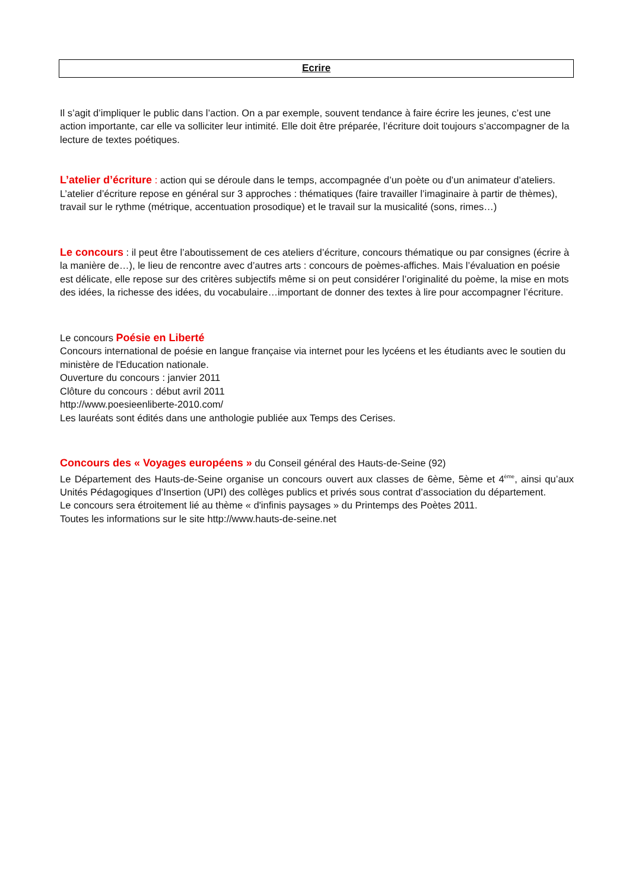Ecrire
Il s’agit d’impliquer le public dans l’action. On a par exemple, souvent tendance à faire écrire les jeunes, c’est une action importante, car elle va solliciter leur intimité. Elle doit être préparée, l’écriture doit toujours s’accompagner de la lecture de textes poétiques.
L’atelier d’écriture : action qui se déroule dans le temps, accompagnée d’un poète ou d’un animateur d’ateliers. L’atelier d’écriture repose en général sur 3 approches : thématiques (faire travailler l’imaginaire à partir de thèmes), travail sur le rythme (métrique, accentuation prosodique) et le travail sur la musicalité (sons, rimes…)
Le concours : il peut être l’aboutissement de ces ateliers d’écriture, concours thématique ou par consignes (écrire à la manière de…), le lieu de rencontre avec d’autres arts : concours de poèmes-affiches. Mais l’évaluation en poésie est délicate, elle repose sur des critères subjectifs même si on peut considérer l’originalité du poème, la mise en mots des idées, la richesse des idées, du vocabulaire…important de donner des textes à lire pour accompagner l’écriture.
Le concours Poésie en Liberté
Concours international de poésie en langue française via internet pour les lycéens et les étudiants avec le soutien du ministère de l'Education nationale.
Ouverture du concours : janvier 2011
Clôture du concours : début avril 2011
http://www.poesieenliberte-2010.com/
Les lauréats sont édités dans une anthologie publiée aux Temps des Cerises.
Concours des « Voyages européens » du Conseil général des Hauts-de-Seine (92)
Le Département des Hauts-de-Seine organise un concours ouvert aux classes de 6ème, 5ème et 4<sup>ème</sup>, ainsi qu’aux Unités Pédagogiques d’Insertion (UPI) des collèges publics et privés sous contrat d’association du département.
Le concours sera étroitement lié au thème « d'infinis paysages » du Printemps des Poètes 2011.
Toutes les informations sur le site http://www.hauts-de-seine.net